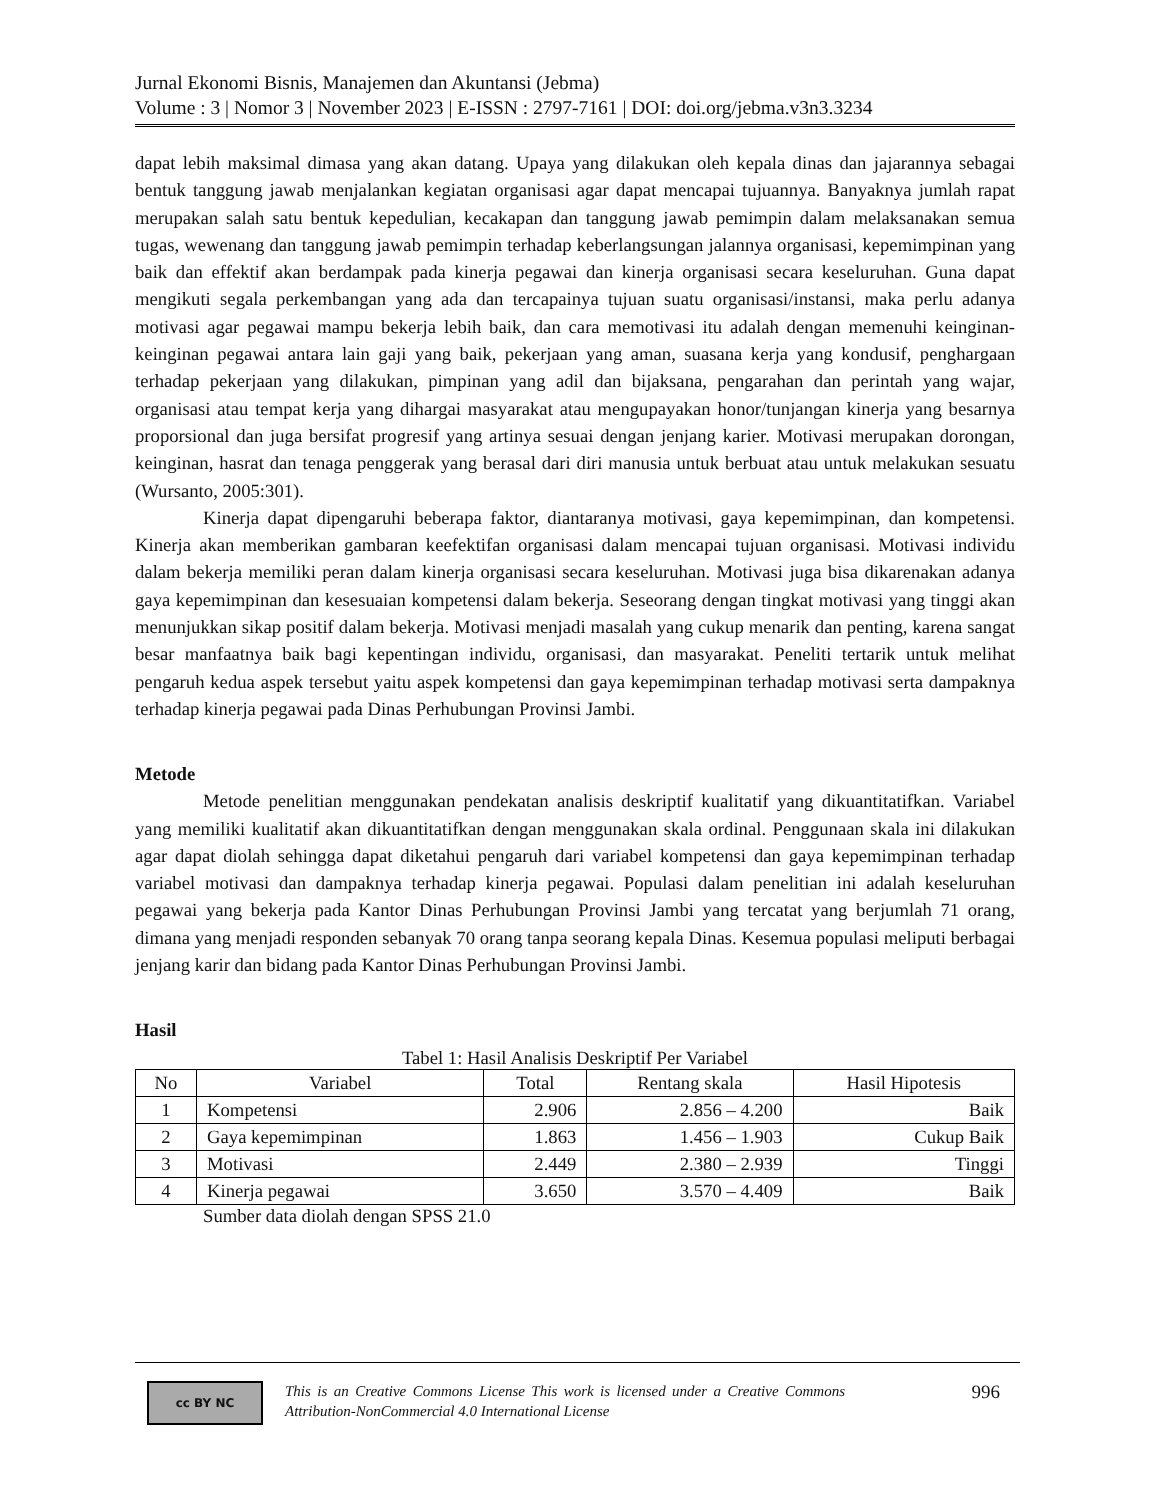Jurnal Ekonomi Bisnis, Manajemen dan Akuntansi (Jebma)
Volume : 3 | Nomor 3 | November 2023 | E-ISSN : 2797-7161 | DOI: doi.org/jebma.v3n3.3234
dapat lebih maksimal dimasa yang akan datang. Upaya yang dilakukan oleh kepala dinas dan jajarannya sebagai bentuk tanggung jawab menjalankan kegiatan organisasi agar dapat mencapai tujuannya. Banyaknya jumlah rapat merupakan salah satu bentuk kepedulian, kecakapan dan tanggung jawab pemimpin dalam melaksanakan semua tugas, wewenang dan tanggung jawab pemimpin terhadap keberlangsungan jalannya organisasi, kepemimpinan yang baik dan effektif akan berdampak pada kinerja pegawai dan kinerja organisasi secara keseluruhan. Guna dapat mengikuti segala perkembangan yang ada dan tercapainya tujuan suatu organisasi/instansi, maka perlu adanya motivasi agar pegawai mampu bekerja lebih baik, dan cara memotivasi itu adalah dengan memenuhi keinginan-keinginan pegawai antara lain gaji yang baik, pekerjaan yang aman, suasana kerja yang kondusif, penghargaan terhadap pekerjaan yang dilakukan, pimpinan yang adil dan bijaksana, pengarahan dan perintah yang wajar, organisasi atau tempat kerja yang dihargai masyarakat atau mengupayakan honor/tunjangan kinerja yang besarnya proporsional dan juga bersifat progresif yang artinya sesuai dengan jenjang karier. Motivasi merupakan dorongan, keinginan, hasrat dan tenaga penggerak yang berasal dari diri manusia untuk berbuat atau untuk melakukan sesuatu (Wursanto, 2005:301).
Kinerja dapat dipengaruhi beberapa faktor, diantaranya motivasi, gaya kepemimpinan, dan kompetensi. Kinerja akan memberikan gambaran keefektifan organisasi dalam mencapai tujuan organisasi. Motivasi individu dalam bekerja memiliki peran dalam kinerja organisasi secara keseluruhan. Motivasi juga bisa dikarenakan adanya gaya kepemimpinan dan kesesuaian kompetensi dalam bekerja. Seseorang dengan tingkat motivasi yang tinggi akan menunjukkan sikap positif dalam bekerja. Motivasi menjadi masalah yang cukup menarik dan penting, karena sangat besar manfaatnya baik bagi kepentingan individu, organisasi, dan masyarakat. Peneliti tertarik untuk melihat pengaruh kedua aspek tersebut yaitu aspek kompetensi dan gaya kepemimpinan terhadap motivasi serta dampaknya terhadap kinerja pegawai pada Dinas Perhubungan Provinsi Jambi.
Metode
Metode penelitian menggunakan pendekatan analisis deskriptif kualitatif yang dikuantitatifkan. Variabel yang memiliki kualitatif akan dikuantitatifkan dengan menggunakan skala ordinal. Penggunaan skala ini dilakukan agar dapat diolah sehingga dapat diketahui pengaruh dari variabel kompetensi dan gaya kepemimpinan terhadap variabel motivasi dan dampaknya terhadap kinerja pegawai. Populasi dalam penelitian ini adalah keseluruhan pegawai yang bekerja pada Kantor Dinas Perhubungan Provinsi Jambi yang tercatat yang berjumlah 71 orang, dimana yang menjadi responden sebanyak 70 orang tanpa seorang kepala Dinas. Kesemua populasi meliputi berbagai jenjang karir dan bidang pada Kantor Dinas Perhubungan Provinsi Jambi.
Hasil
Tabel 1: Hasil Analisis Deskriptif Per Variabel
| No | Variabel | Total | Rentang skala | Hasil Hipotesis |
| --- | --- | --- | --- | --- |
| 1 | Kompetensi | 2.906 | 2.856 – 4.200 | Baik |
| 2 | Gaya kepemimpinan | 1.863 | 1.456 – 1.903 | Cukup Baik |
| 3 | Motivasi | 2.449 | 2.380 – 2.939 | Tinggi |
| 4 | Kinerja pegawai | 3.650 | 3.570 – 4.409 | Baik |
Sumber data diolah dengan SPSS 21.0
cc BY NC
This is an Creative Commons License This work is licensed under a Creative Commons Attribution-NonCommercial 4.0 International License
996